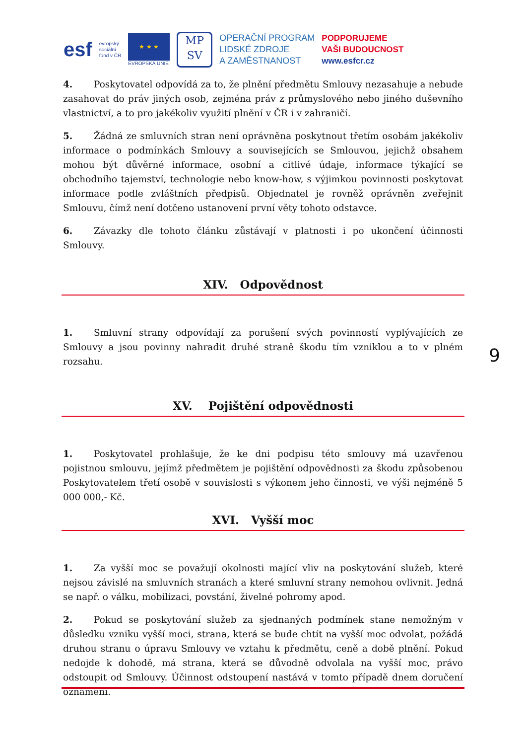esf
evropský
sociální
fond v ČR
★ ★ ★
EVROPSKÁ UNIE
MP
SV
OPERAČNÍ PROGRAM
LIDSKÉ ZDROJE
A ZAMĚSTNANOST
PODPORUJEME
VAŠI BUDOUCNOST
www.esfcr.cz
4. Poskytovatel odpovídá za to, že plnění předmětu Smlouvy nezasahuje a nebude zasahovat do práv jiných osob, zejména práv z průmyslového nebo jiného duševního vlastnictví, a to pro jakékoliv využití plnění v ČR i v zahraničí.
5. Žádná ze smluvních stran není oprávněna poskytnout třetím osobám jakékoliv informace o podmínkách Smlouvy a souvisejících se Smlouvou, jejichž obsahem mohou být důvěrné informace, osobní a citlivé údaje, informace týkající se obchodního tajemství, technologie nebo know-how, s výjimkou povinnosti poskytovat informace podle zvláštních předpisů. Objednatel je rovněž oprávněn zveřejnit Smlouvu, čímž není dotčeno ustanovení první věty tohoto odstavce.
6. Závazky dle tohoto článku zůstávají v platnosti i po ukončení účinnosti Smlouvy.
XIV. Odpovědnost
1. Smluvní strany odpovídají za porušení svých povinností vyplývajících ze Smlouvy a jsou povinny nahradit druhé straně škodu tím vzniklou a to v plném rozsahu.
XV. Pojištění odpovědnosti
1. Poskytovatel prohlašuje, že ke dni podpisu této smlouvy má uzavřenou pojistnou smlouvu, jejímž předmětem je pojištění odpovědnosti za škodu způsobenou Poskytovatelem třetí osobě v souvislosti s výkonem jeho činnosti, ve výši nejméně 5 000 000,- Kč.
XVI. Vyšší moc
1. Za vyšší moc se považují okolnosti mající vliv na poskytování služeb, které nejsou závislé na smluvních stranách a které smluvní strany nemohou ovlivnit. Jedná se např. o válku, mobilizaci, povstání, živelné pohromy apod.
2. Pokud se poskytování služeb za sjednaných podmínek stane nemožným v důsledku vzniku vyšší moci, strana, která se bude chtít na vyšší moc odvolat, požádá druhou stranu o úpravu Smlouvy ve vztahu k předmětu, ceně a době plnění. Pokud nedojde k dohodě, má strana, která se důvodně odvolala na vyšší moc, právo odstoupit od Smlouvy. Účinnost odstoupení nastává v tomto případě dnem doručení oznámení.
9